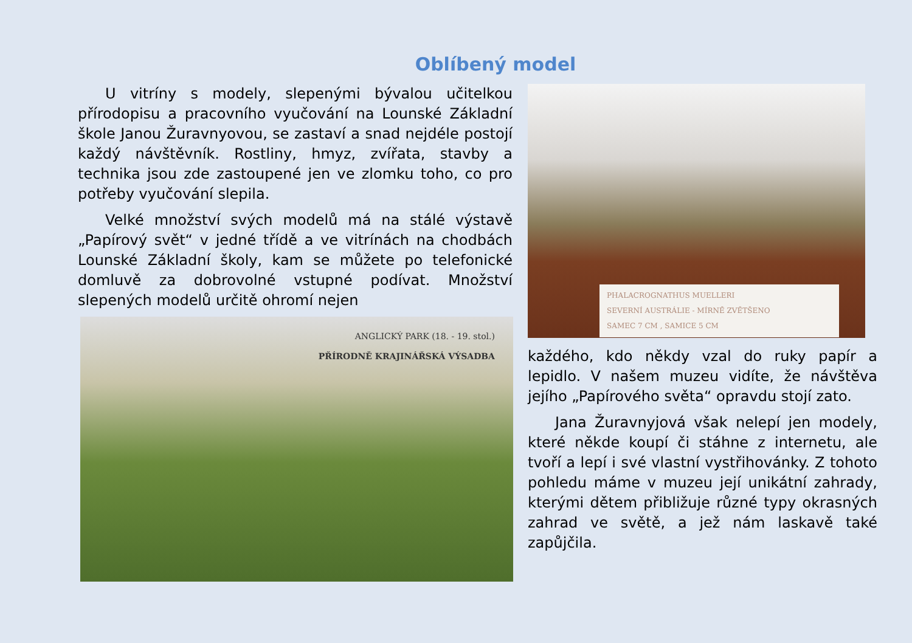Oblíbený model
U vitríny s modely, slepenými bývalou učitelkou přírodopisu a pracovního vyučování na Lounské Základní škole Janou Žuravnyovou, se zastaví a snad nejdéle postojí každý návštěvník. Rostliny, hmyz, zvířata, stavby a technika jsou zde zastoupené jen ve zlomku toho, co pro potřeby vyučování slepila.
Velké množství svých modelů má na stálé výstavě „Papírový svět“ v jedné třídě a ve vitrínách na chodbách Lounské Základní školy, kam se můžete po telefonické domluvě za dobrovolné vstupné podívat. Množství slepených modelů určitě ohromí nejen
ANGLICKÝ PARK (18. - 19. stol.)
PŘÍRODNĚ KRAJINÁŘSKÁ VÝSADBA
PHALACROGNATHUS MUELLERI
SEVERNÍ AUSTRÁLIE - MÍRNĚ ZVĚTŠENO
SAMEC 7 CM , SAMICE 5 CM
každého, kdo někdy vzal do ruky papír a lepidlo. V našem muzeu vidíte, že návštěva jejího „Papírového světa“ opravdu stojí zato.
Jana Žuravnyjová však nelepí jen modely, které někde koupí či stáhne z internetu, ale tvoří a lepí i své vlastní vystřihovánky. Z tohoto pohledu máme v muzeu její unikátní zahrady, kterými dětem přibližuje různé typy okrasných zahrad ve světě, a jež nám laskavě také zapůjčila.